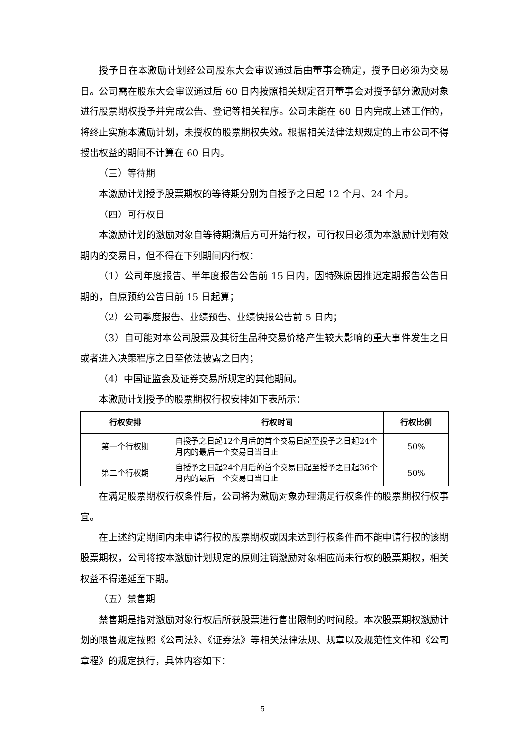授予日在本激励计划经公司股东大会审议通过后由董事会确定，授予日必须为交易日。公司需在股东大会审议通过后 60 日内按照相关规定召开董事会对授予部分激励对象进行股票期权授予并完成公告、登记等相关程序。公司未能在 60 日内完成上述工作的，将终止实施本激励计划，未授权的股票期权失效。根据相关法律法规规定的上市公司不得授出权益的期间不计算在 60 日内。
（三）等待期
本激励计划授予股票期权的等待期分别为自授予之日起 12 个月、24 个月。
（四）可行权日
本激励计划的激励对象自等待期满后方可开始行权，可行权日必须为本激励计划有效期内的交易日，但不得在下列期间内行权：
（1）公司年度报告、半年度报告公告前 15 日内，因特殊原因推迟定期报告公告日期的，自原预约公告日前 15 日起算；
（2）公司季度报告、业绩预告、业绩快报公告前 5 日内；
（3）自可能对本公司股票及其衍生品种交易价格产生较大影响的重大事件发生之日或者进入决策程序之日至依法披露之日内；
（4）中国证监会及证券交易所规定的其他期间。
本激励计划授予的股票期权行权安排如下表所示：
| 行权安排 | 行权时间 | 行权比例 |
| --- | --- | --- |
| 第一个行权期 | 自授予之日起12个月后的首个交易日起至授予之日起24个月内的最后一个交易日当日止 | 50% |
| 第二个行权期 | 自授予之日起24个月后的首个交易日起至授予之日起36个月内的最后一个交易日当日止 | 50% |
在满足股票期权行权条件后，公司将为激励对象办理满足行权条件的股票期权行权事宜。
在上述约定期间内未申请行权的股票期权或因未达到行权条件而不能申请行权的该期股票期权，公司将按本激励计划规定的原则注销激励对象相应尚未行权的股票期权，相关权益不得递延至下期。
（五）禁售期
禁售期是指对激励对象行权后所获股票进行售出限制的时间段。本次股票期权激励计划的限售规定按照《公司法》、《证券法》等相关法律法规、规章以及规范性文件和《公司章程》的规定执行，具体内容如下：
5